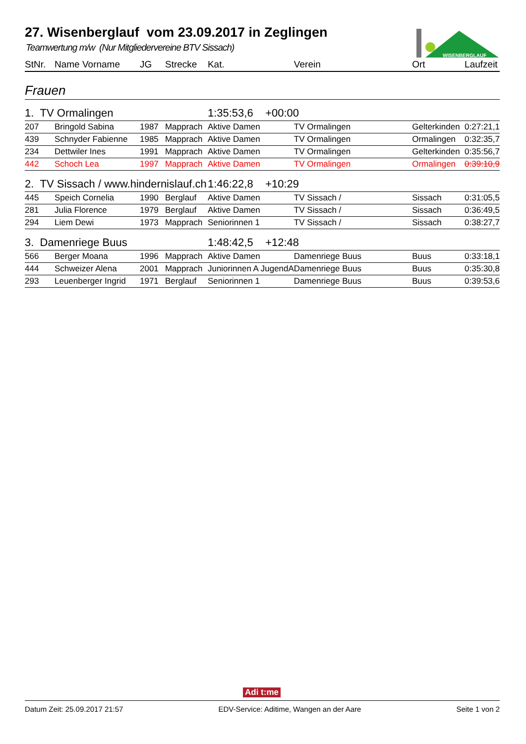WISENBERGLAUF
27. Wisenberglauf vom 23.09.2017 in Zeglingen
Teamwertung m/w (Nur Mitgliedervereine BTV Sissach)
| StNr. | Name Vorname | JG | Strecke | Kat. | Verein | Ort | Laufzeit |
| --- | --- | --- | --- | --- | --- | --- | --- |
| Frauen | | | | | | | |
| 1. TV Ormalingen | | | | 1:35:53,6 +00:00 | | | |
| 207 | Bringold Sabina | 1987 | Mapprach | Aktive Damen | TV Ormalingen | Gelterkinden | 0:27:21,1 |
| 439 | Schnyder Fabienne | 1985 | Mapprach | Aktive Damen | TV Ormalingen | Ormalingen | 0:32:35,7 |
| 234 | Dettwiler Ines | 1991 | Mapprach | Aktive Damen | TV Ormalingen | Gelterkinden | 0:35:56,7 |
| 442 | Schoch Lea | 1997 | Mapprach | Aktive Damen | TV Ormalingen | Ormalingen | 0:39:10,9 |
| 2. TV Sissach / www.hindernislauf.ch | | | | 1:46:22,8 +10:29 | | | |
| 445 | Speich Cornelia | 1990 | Berglauf | Aktive Damen | TV Sissach / | Sissach | 0:31:05,5 |
| 281 | Julia Florence | 1979 | Berglauf | Aktive Damen | TV Sissach / | Sissach | 0:36:49,5 |
| 294 | Liem Dewi | 1973 | Mapprach | Seniorinnen 1 | TV Sissach / | Sissach | 0:38:27,7 |
| 3. Damenriege Buus | | | | 1:48:42,5 +12:48 | | | |
| 566 | Berger Moana | 1996 | Mapprach | Aktive Damen | Damenriege Buus | Buus | 0:33:18,1 |
| 444 | Schweizer Alena | 2001 | Mapprach | Juniorinnen A JugendA | Damenriege Buus | Buus | 0:35:30,8 |
| 293 | Leuenberger Ingrid | 1971 | Berglauf | Seniorinnen 1 | Damenriege Buus | Buus | 0:39:53,6 |
Adi t:me
Datum Zeit: 25.09.2017 21:57 EDV-Service: Aditime, Wangen an der Aare Seite 1 von 2